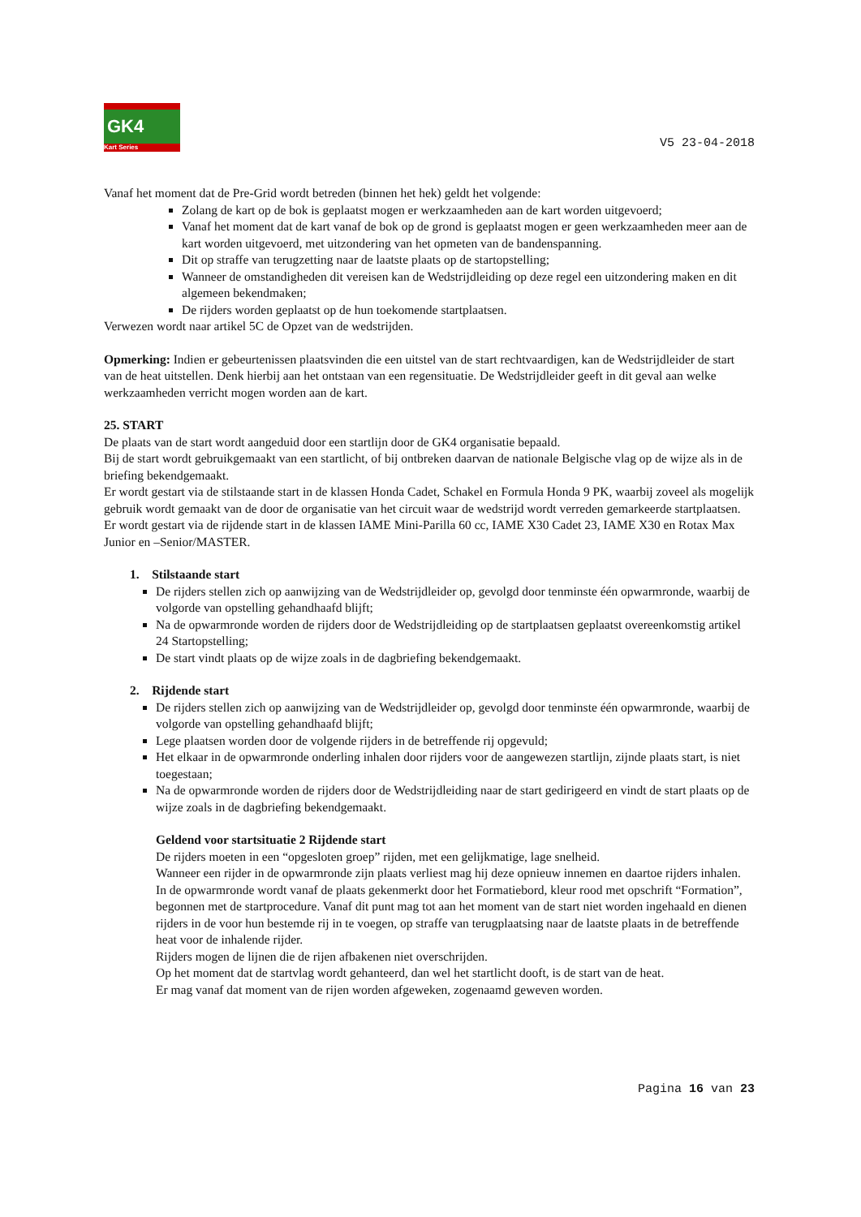GK4
Kart Series
V5 23-04-2018
Vanaf het moment dat de Pre-Grid wordt betreden (binnen het hek) geldt het volgende:
Zolang de kart op de bok is geplaatst mogen er werkzaamheden aan de kart worden uitgevoerd;
Vanaf het moment dat de kart vanaf de bok op de grond is geplaatst mogen er geen werkzaamheden meer aan de kart worden uitgevoerd, met uitzondering van het opmeten van de bandenspanning.
Dit op straffe van terugzetting naar de laatste plaats op de startopstelling;
Wanneer de omstandigheden dit vereisen kan de Wedstrijdleiding op deze regel een uitzondering maken en dit algemeen bekendmaken;
De rijders worden geplaatst op de hun toekomende startplaatsen.
Verwezen wordt naar artikel 5C de Opzet van de wedstrijden.
Opmerking: Indien er gebeurtenissen plaatsvinden die een uitstel van de start rechtvaardigen, kan de Wedstrijdleider de start van de heat uitstellen. Denk hierbij aan het ontstaan van een regensituatie. De Wedstrijdleider geeft in dit geval aan welke werkzaamheden verricht mogen worden aan de kart.
25. START
De plaats van de start wordt aangeduid door een startlijn door de GK4 organisatie bepaald.
Bij de start wordt gebruikgemaakt van een startlicht, of bij ontbreken daarvan de nationale Belgische vlag op de wijze als in de briefing bekendgemaakt.
Er wordt gestart via de stilstaande start in de klassen Honda Cadet, Schakel en Formula Honda 9 PK, waarbij zoveel als mogelijk gebruik wordt gemaakt van de door de organisatie van het circuit waar de wedstrijd wordt verreden gemarkeerde startplaatsen.
Er wordt gestart via de rijdende start in de klassen IAME Mini-Parilla 60 cc, IAME X30 Cadet 23, IAME X30 en Rotax Max Junior en –Senior/MASTER.
1. Stilstaande start
De rijders stellen zich op aanwijzing van de Wedstrijdleider op, gevolgd door tenminste één opwarmronde, waarbij de volgorde van opstelling gehandhaafd blijft;
Na de opwarmronde worden de rijders door de Wedstrijdleiding op de startplaatsen geplaatst overeenkomstig artikel 24 Startopstelling;
De start vindt plaats op de wijze zoals in de dagbriefing bekendgemaakt.
2. Rijdende start
De rijders stellen zich op aanwijzing van de Wedstrijdleider op, gevolgd door tenminste één opwarmronde, waarbij de volgorde van opstelling gehandhaafd blijft;
Lege plaatsen worden door de volgende rijders in de betreffende rij opgevuld;
Het elkaar in de opwarmronde onderling inhalen door rijders voor de aangewezen startlijn, zijnde plaats start, is niet toegestaan;
Na de opwarmronde worden de rijders door de Wedstrijdleiding naar de start gedirigeerd en vindt de start plaats op de wijze zoals in de dagbriefing bekendgemaakt.
Geldend voor startsituatie 2 Rijdende start
De rijders moeten in een “opgesloten groep” rijden, met een gelijkmatige, lage snelheid.
Wanneer een rijder in de opwarmronde zijn plaats verliest mag hij deze opnieuw innemen en daartoe rijders inhalen.
In de opwarmronde wordt vanaf de plaats gekenmerkt door het Formatiebord, kleur rood met opschrift “Formation”, begonnen met de startprocedure. Vanaf dit punt mag tot aan het moment van de start niet worden ingehaald en dienen rijders in de voor hun bestemde rij in te voegen, op straffe van terugplaatsing naar de laatste plaats in de betreffende heat voor de inhalende rijder.
Rijders mogen de lijnen die de rijen afbakenen niet overschrijden.
Op het moment dat de startvlag wordt gehanteerd, dan wel het startlicht dooft, is de start van de heat.
Er mag vanaf dat moment van de rijen worden afgeweken, zogenaamd geweven worden.
Pagina 16 van 23